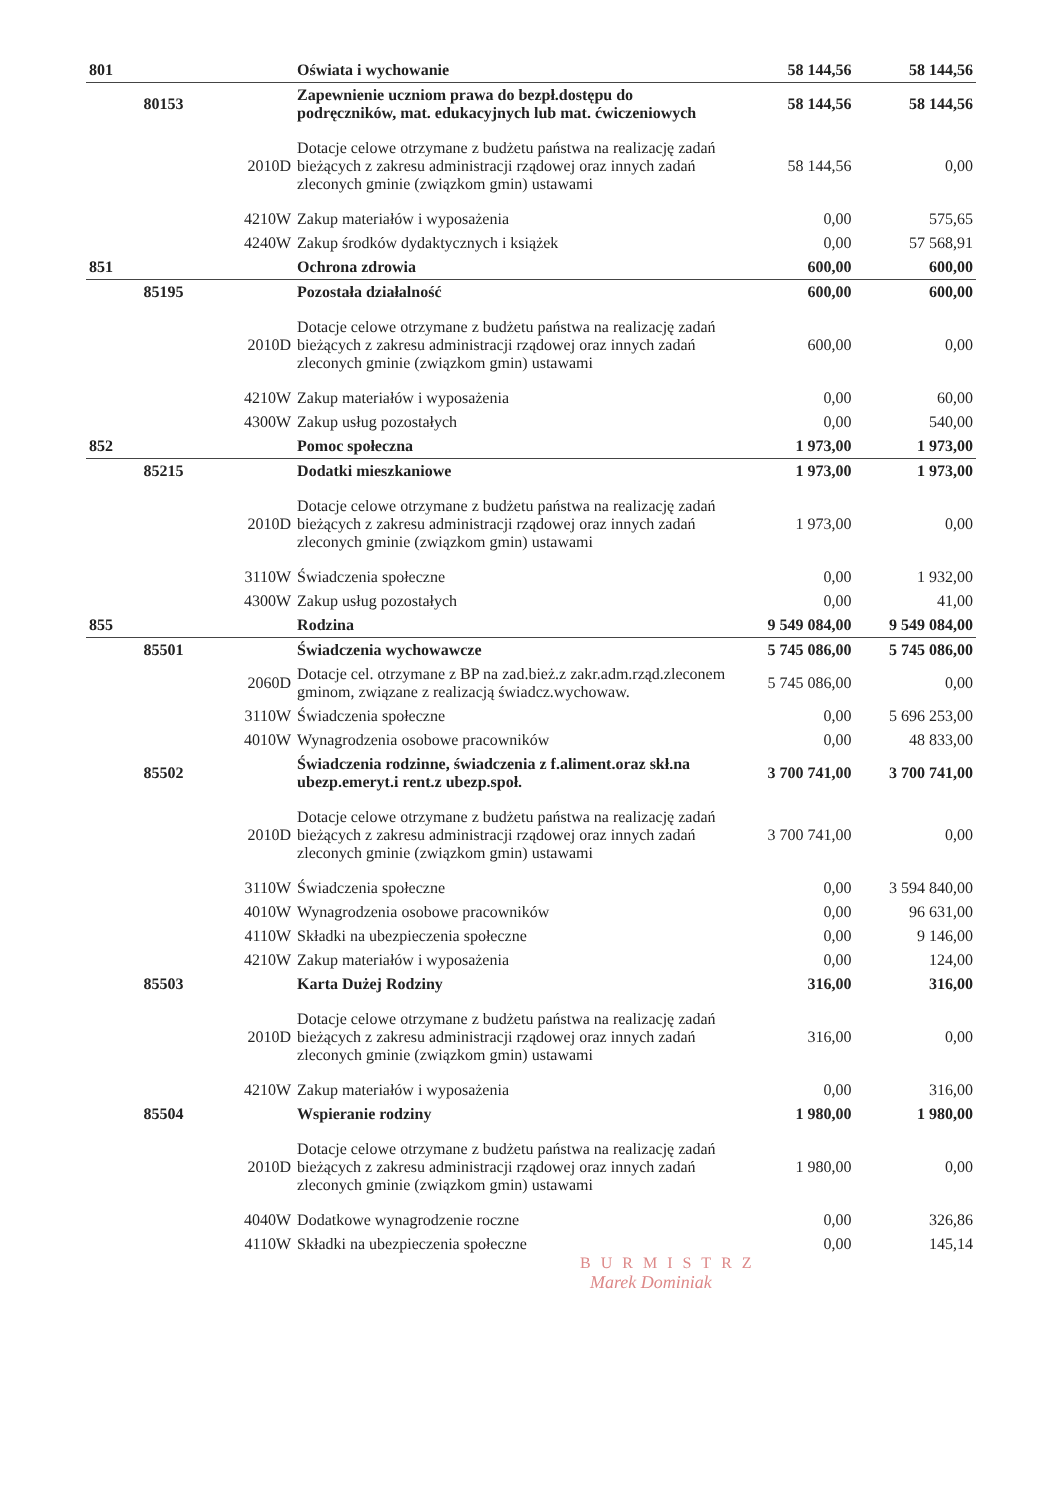| 801 | | | Oświata i wychowanie | 58 144,56 | 58 144,56 |
| | 80153 | | Zapewnienie uczniom prawa do bezpł.dostępu do podręczników, mat. edukacyjnych lub mat. ćwiczeniowych | 58 144,56 | 58 144,56 |
| | | 2010D | Dotacje celowe otrzymane z budżetu państwa na realizację zadań bieżących z zakresu administracji rządowej oraz innych zadań zleconych gminie (związkom gmin) ustawami | 58 144,56 | 0,00 |
| | | 4210W | Zakup materiałów i wyposażenia | 0,00 | 575,65 |
| | | 4240W | Zakup środków dydaktycznych i książek | 0,00 | 57 568,91 |
| 851 | | | Ochrona zdrowia | 600,00 | 600,00 |
| | 85195 | | Pozostała działalność | 600,00 | 600,00 |
| | | 2010D | Dotacje celowe otrzymane z budżetu państwa na realizację zadań bieżących z zakresu administracji rządowej oraz innych zadań zleconych gminie (związkom gmin) ustawami | 600,00 | 0,00 |
| | | 4210W | Zakup materiałów i wyposażenia | 0,00 | 60,00 |
| | | 4300W | Zakup usług pozostałych | 0,00 | 540,00 |
| 852 | | | Pomoc społeczna | 1 973,00 | 1 973,00 |
| | 85215 | | Dodatki mieszkaniowe | 1 973,00 | 1 973,00 |
| | | 2010D | Dotacje celowe otrzymane z budżetu państwa na realizację zadań bieżących z zakresu administracji rządowej oraz innych zadań zleconych gminie (związkom gmin) ustawami | 1 973,00 | 0,00 |
| | | 3110W | Świadczenia społeczne | 0,00 | 1 932,00 |
| | | 4300W | Zakup usług pozostałych | 0,00 | 41,00 |
| 855 | | | Rodzina | 9 549 084,00 | 9 549 084,00 |
| | 85501 | | Świadczenia wychowawcze | 5 745 086,00 | 5 745 086,00 |
| | | 2060D | Dotacje cel. otrzymane z BP na zad.bież.z zakr.adm.rząd.zleconem gminom, związane z realizacją świadcz.wychowaw. | 5 745 086,00 | 0,00 |
| | | 3110W | Świadczenia społeczne | 0,00 | 5 696 253,00 |
| | | 4010W | Wynagrodzenia osobowe pracowników | 0,00 | 48 833,00 |
| | 85502 | | Świadczenia rodzinne, świadczenia z f.aliment.oraz skł.na ubezp.emeryt.i rent.z ubezp.społ. | 3 700 741,00 | 3 700 741,00 |
| | | 2010D | Dotacje celowe otrzymane z budżetu państwa na realizację zadań bieżących z zakresu administracji rządowej oraz innych zadań zleconych gminie (związkom gmin) ustawami | 3 700 741,00 | 0,00 |
| | | 3110W | Świadczenia społeczne | 0,00 | 3 594 840,00 |
| | | 4010W | Wynagrodzenia osobowe pracowników | 0,00 | 96 631,00 |
| | | 4110W | Składki na ubezpieczenia społeczne | 0,00 | 9 146,00 |
| | | 4210W | Zakup materiałów i wyposażenia | 0,00 | 124,00 |
| | 85503 | | Karta Dużej Rodziny | 316,00 | 316,00 |
| | | 2010D | Dotacje celowe otrzymane z budżetu państwa na realizację zadań bieżących z zakresu administracji rządowej oraz innych zadań zleconych gminie (związkom gmin) ustawami | 316,00 | 0,00 |
| | | 4210W | Zakup materiałów i wyposażenia | 0,00 | 316,00 |
| | 85504 | | Wspieranie rodziny | 1 980,00 | 1 980,00 |
| | | 2010D | Dotacje celowe otrzymane z budżetu państwa na realizację zadań bieżących z zakresu administracji rządowej oraz innych zadań zleconych gminie (związkom gmin) ustawami | 1 980,00 | 0,00 |
| | | 4040W | Dodatkowe wynagrodzenie roczne | 0,00 | 326,86 |
| | | 4110W | Składki na ubezpieczenia społeczne | 0,00 | 145,14 |
BURMISTRZ
Marek Dominiak